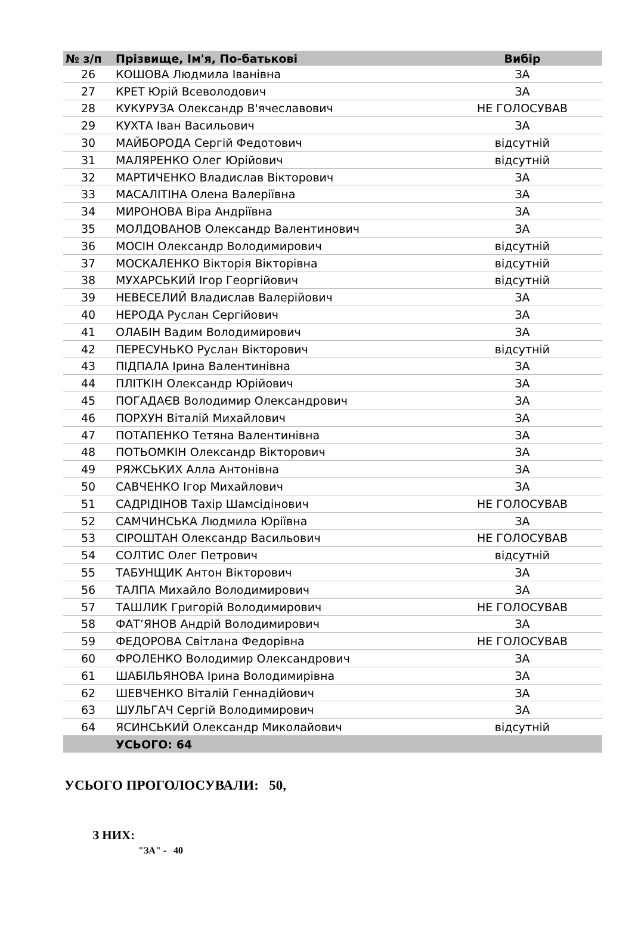| № з/п | Прізвище, Ім'я, По-батькові | Вибір |
| --- | --- | --- |
| 26 | КОШОВА Людмила Іванівна | ЗА |
| 27 | КРЕТ Юрій Всеволодович | ЗА |
| 28 | КУКУРУЗА Олександр В'ячеславович | НЕ ГОЛОСУВАВ |
| 29 | КУХТА Іван Васильович | ЗА |
| 30 | МАЙБОРОДА Сергій Федотович | відсутній |
| 31 | МАЛЯРЕНКО Олег Юрійович | відсутній |
| 32 | МАРТИЧЕНКО Владислав Вікторович | ЗА |
| 33 | МАСАЛІТІНА Олена Валеріївна | ЗА |
| 34 | МИРОНОВА Віра Андріївна | ЗА |
| 35 | МОЛДОВАНОВ Олександр Валентинович | ЗА |
| 36 | МОСІН Олександр Володимирович | відсутній |
| 37 | МОСКАЛЕНКО Вікторія Вікторівна | відсутній |
| 38 | МУХАРСЬКИЙ Ігор Георгійович | відсутній |
| 39 | НЕВЕСЕЛИЙ Владислав Валерійович | ЗА |
| 40 | НЕРОДА Руслан Сергійович | ЗА |
| 41 | ОЛАБІН Вадим Володимирович | ЗА |
| 42 | ПЕРЕСУНЬКО Руслан Вікторович | відсутній |
| 43 | ПІДПАЛА Ірина Валентинівна | ЗА |
| 44 | ПЛІТКІН Олександр Юрійович | ЗА |
| 45 | ПОГАДАЄВ Володимир Олександрович | ЗА |
| 46 | ПОРХУН Віталій Михайлович | ЗА |
| 47 | ПОТАПЕНКО Тетяна Валентинівна | ЗА |
| 48 | ПОТЬОМКІН Олександр Вікторович | ЗА |
| 49 | РЯЖСЬКИХ Алла Антонівна | ЗА |
| 50 | САВЧЕНКО Ігор Михайлович | ЗА |
| 51 | САДРІДІНОВ Тахір Шамсідінович | НЕ ГОЛОСУВАВ |
| 52 | САМЧИНСЬКА Людмила Юріївна | ЗА |
| 53 | СІРОШТАН Олександр Васильович | НЕ ГОЛОСУВАВ |
| 54 | СОЛТИС Олег Петрович | відсутній |
| 55 | ТАБУНЩИК Антон Вікторович | ЗА |
| 56 | ТАЛПА Михайло Володимирович | ЗА |
| 57 | ТАШЛИК Григорій Володимирович | НЕ ГОЛОСУВАВ |
| 58 | ФАТ’ЯНОВ Андрій Володимирович | ЗА |
| 59 | ФЕДОРОВА Світлана Федорівна | НЕ ГОЛОСУВАВ |
| 60 | ФРОЛЕНКО Володимир Олександрович | ЗА |
| 61 | ШАБІЛЬЯНОВА Ірина Володимирівна | ЗА |
| 62 | ШЕВЧЕНКО Віталій Геннадійович | ЗА |
| 63 | ШУЛЬГАЧ Сергій Володимирович | ЗА |
| 64 | ЯСИНСЬКИЙ Олександр Миколайович | відсутній |
| | УСЬОГО: 64 | |
УСЬОГО ПРОГОЛОСУВАЛИ: 50,
З НИХ:
"ЗА" - 40